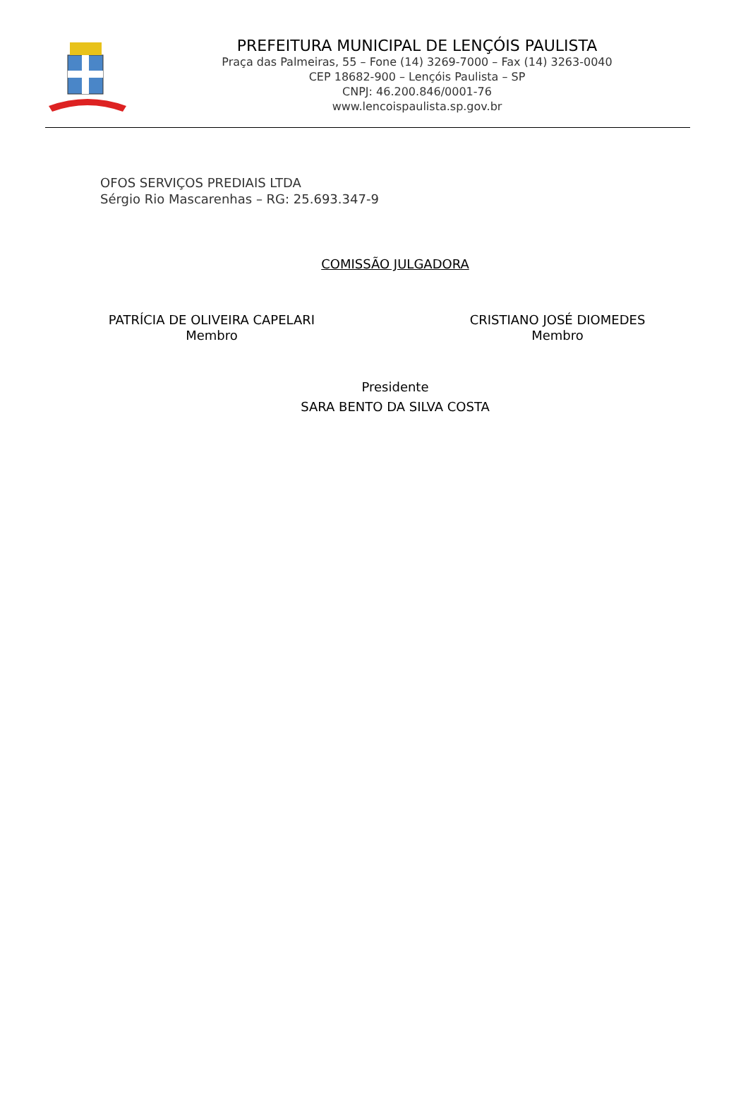PREFEITURA MUNICIPAL DE LENÇÓIS PAULISTA
Praça das Palmeiras, 55 – Fone (14) 3269-7000 – Fax (14) 3263-0040
CEP 18682-900 – Lençóis Paulista – SP
CNPJ: 46.200.846/0001-76
www.lencoispaulista.sp.gov.br
OFOS SERVIÇOS PREDIAIS LTDA
Sérgio Rio Mascarenhas – RG: 25.693.347-9
COMISSÃO JULGADORA
PATRÍCIA DE OLIVEIRA CAPELARI
Membro
CRISTIANO JOSÉ DIOMEDES
Membro
Presidente
SARA BENTO DA SILVA COSTA